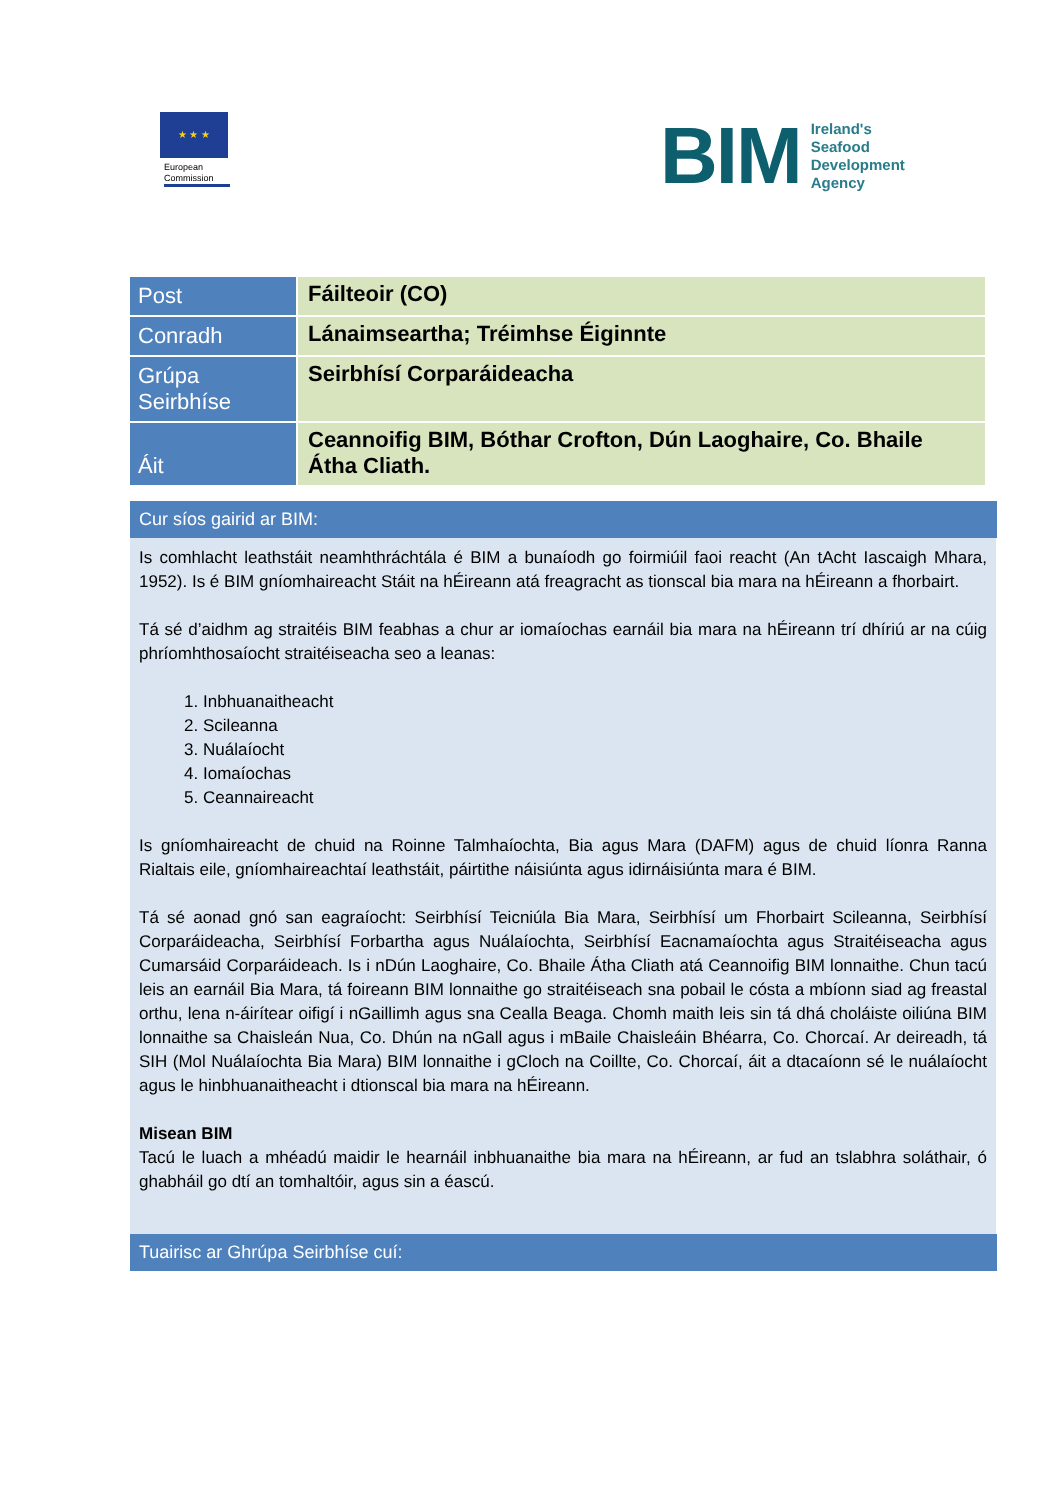★ ★ ★
European Commission
BIM Ireland's
Seafood
Development
Agency
| Post | Fáilteoir (CO) |
| Conradh | Lánaimseartha; Tréimhse Éiginnte |
| Grúpa Seirbhíse | Seirbhísí Corparáideacha |
| Áit | Ceannoifig BIM, Bóthar Crofton, Dún Laoghaire, Co. Bhaile Átha Cliath. |
Cur síos gairid ar BIM:
Is comhlacht leathstáit neamhthráchtála é BIM a bunaíodh go foirmiúil faoi reacht (An tAcht Iascaigh Mhara, 1952). Is é BIM gníomhaireacht Stáit na hÉireann atá freagracht as tionscal bia mara na hÉireann a fhorbairt.
Tá sé d’aidhm ag straitéis BIM feabhas a chur ar iomaíochas earnáil bia mara na hÉireann trí dhíriú ar na cúig phríomhthosaíocht straitéiseacha seo a leanas:
1. Inbhuanaitheacht
2. Scileanna
3. Nuálaíocht
4. Iomaíochas
5. Ceannaireacht
Is gníomhaireacht de chuid na Roinne Talmhaíochta, Bia agus Mara (DAFM) agus de chuid líonra Ranna Rialtais eile, gníomhaireachtaí leathstáit, páirtithe náisiúnta agus idirnáisiúnta mara é BIM.
Tá sé aonad gnó san eagraíocht: Seirbhísí Teicniúla Bia Mara, Seirbhísí um Fhorbairt Scileanna, Seirbhísí Corparáideacha, Seirbhísí Forbartha agus Nuálaíochta, Seirbhísí Eacnamaíochta agus Straitéiseacha agus Cumarsáid Corparáideach. Is i nDún Laoghaire, Co. Bhaile Átha Cliath atá Ceannoifig BIM lonnaithe. Chun tacú leis an earnáil Bia Mara, tá foireann BIM lonnaithe go straitéiseach sna pobail le cósta a mbíonn siad ag freastal orthu, lena n-áirítear oifigí i nGaillimh agus sna Cealla Beaga. Chomh maith leis sin tá dhá choláiste oiliúna BIM lonnaithe sa Chaisleán Nua, Co. Dhún na nGall agus i mBaile Chaisleáin Bhéarra, Co. Chorcaí. Ar deireadh, tá SIH (Mol Nuálaíochta Bia Mara) BIM lonnaithe i gCloch na Coillte, Co. Chorcaí, áit a dtacaíonn sé le nuálaíocht agus le hinbhuanaitheacht i dtionscal bia mara na hÉireann.
Misean BIM
Tacú le luach a mhéadú maidir le hearnáil inbhuanaithe bia mara na hÉireann, ar fud an tslabhra soláthair, ó ghabháil go dtí an tomhaltóir, agus sin a éascú.
Tuairisc ar Ghrúpa Seirbhíse cuí: